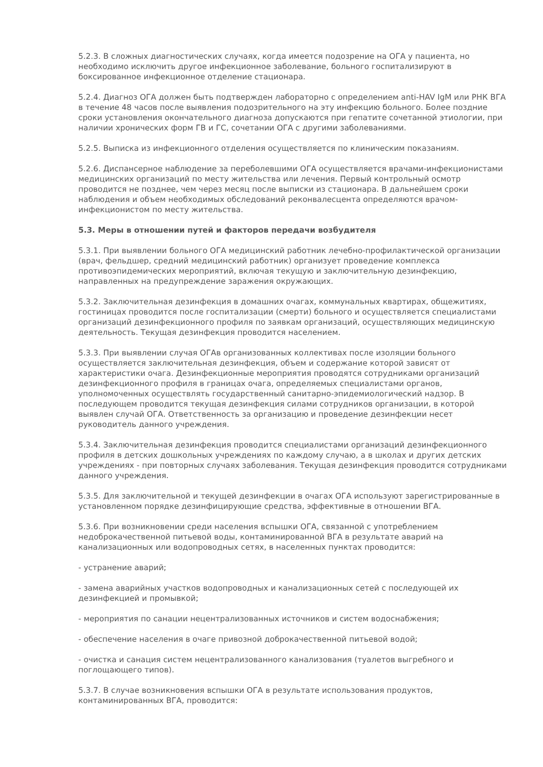5.2.3. В сложных диагностических случаях, когда имеется подозрение на ОГА у пациента, но необходимо исключить другое инфекционное заболевание, больного госпитализируют в боксированное инфекционное отделение стационара.
5.2.4. Диагноз ОГА должен быть подтвержден лабораторно с определением anti-HAV IgM или РНК ВГА в течение 48 часов после выявления подозрительного на эту инфекцию больного. Более поздние сроки установления окончательного диагноза допускаются при гепатите сочетанной этиологии, при наличии хронических форм ГВ и ГС, сочетании ОГА с другими заболеваниями.
5.2.5. Выписка из инфекционного отделения осуществляется по клиническим показаниям.
5.2.6. Диспансерное наблюдение за переболевшими ОГА осуществляется врачами-инфекционистами медицинских организаций по месту жительства или лечения. Первый контрольный осмотр проводится не позднее, чем через месяц после выписки из стационара. В дальнейшем сроки наблюдения и объем необходимых обследований реконвалесцента определяются врачом-инфекционистом по месту жительства.
5.3. Меры в отношении путей и факторов передачи возбудителя
5.3.1. При выявлении больного ОГА медицинский работник лечебно-профилактической организации (врач, фельдшер, средний медицинский работник) организует проведение комплекса противоэпидемических мероприятий, включая текущую и заключительную дезинфекцию, направленных на предупреждение заражения окружающих.
5.3.2. Заключительная дезинфекция в домашних очагах, коммунальных квартирах, общежитиях, гостиницах проводится после госпитализации (смерти) больного и осуществляется специалистами организаций дезинфекционного профиля по заявкам организаций, осуществляющих медицинскую деятельность. Текущая дезинфекция проводится населением.
5.3.3. При выявлении случая ОГАв организованных коллективах после изоляции больного осуществляется заключительная дезинфекция, объем и содержание которой зависят от характеристики очага. Дезинфекционные мероприятия проводятся сотрудниками организаций дезинфекционного профиля в границах очага, определяемых специалистами органов, уполномоченных осуществлять государственный санитарно-эпидемиологический надзор. В последующем проводится текущая дезинфекция силами сотрудников организации, в которой выявлен случай ОГА. Ответственность за организацию и проведение дезинфекции несет руководитель данного учреждения.
5.3.4. Заключительная дезинфекция проводится специалистами организаций дезинфекционного профиля в детских дошкольных учреждениях по каждому случаю, а в школах и других детских учреждениях - при повторных случаях заболевания. Текущая дезинфекция проводится сотрудниками данного учреждения.
5.3.5. Для заключительной и текущей дезинфекции в очагах ОГА используют зарегистрированные в установленном порядке дезинфицирующие средства, эффективные в отношении ВГА.
5.3.6. При возникновении среди населения вспышки ОГА, связанной с употреблением недоброкачественной питьевой воды, контаминированной ВГА в результате аварий на канализационных или водопроводных сетях, в населенных пунктах проводится:
- устранение аварий;
- замена аварийных участков водопроводных и канализационных сетей с последующей их дезинфекцией и промывкой;
- мероприятия по санации нецентрализованных источников и систем водоснабжения;
- обеспечение населения в очаге привозной доброкачественной питьевой водой;
- очистка и санация систем нецентрализованного канализования (туалетов выгребного и поглощающего типов).
5.3.7. В случае возникновения вспышки ОГА в результате использования продуктов, контаминированных ВГА, проводится: